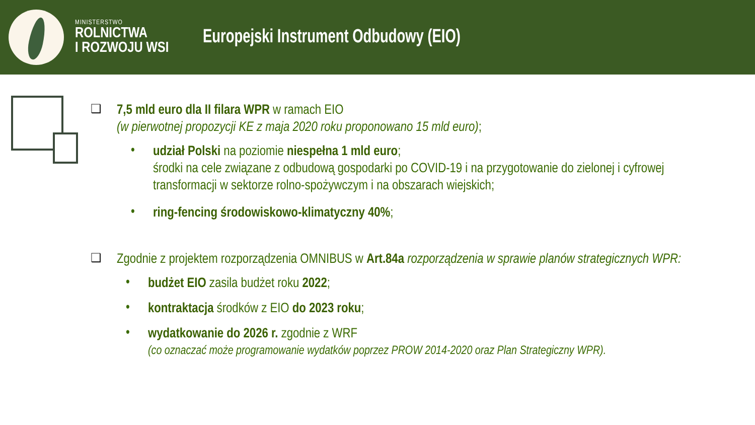MINISTERSTWO
ROLNICTWA
I ROZWOJU WSI
Europejski Instrument Odbudowy (EIO)
❑
7,5 mld euro dla II filara WPR w ramach EIO
(w pierwotnej propozycji KE z maja 2020 roku proponowano 15 mld euro);
•
udział Polski na poziomie niespełna 1 mld euro;
środki na cele związane z odbudową gospodarki po COVID-19 i na przygotowanie do zielonej i cyfrowej transformacji w sektorze rolno-spożywczym i na obszarach wiejskich;
•
ring-fencing środowiskowo-klimatyczny 40%;
❑
Zgodnie z projektem rozporządzenia OMNIBUS w Art.84a rozporządzenia w sprawie planów strategicznych WPR:
•
budżet EIO zasila budżet roku 2022;
•
kontraktacja środków z EIO do 2023 roku;
•
wydatkowanie do 2026 r. zgodnie z WRF
(co oznaczać może programowanie wydatków poprzez PROW 2014-2020 oraz Plan Strategiczny WPR).